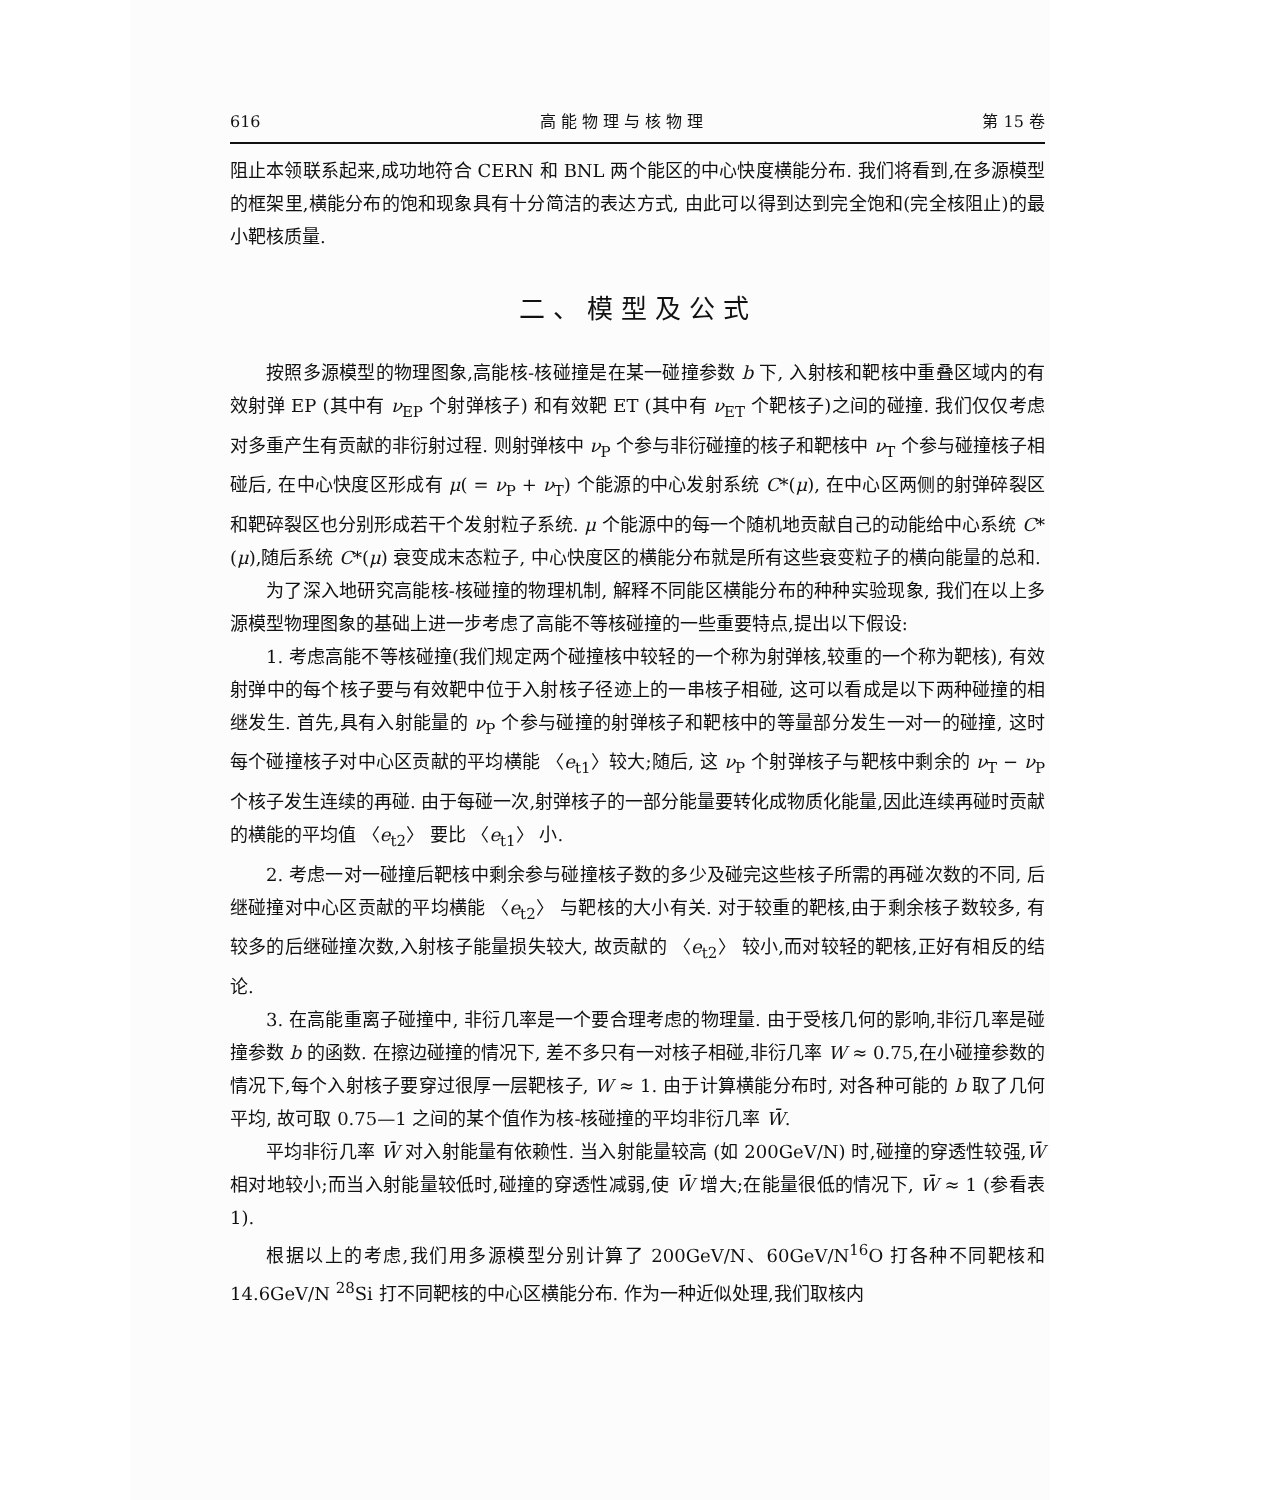616 高 能 物 理 与 核 物 理 第 15 卷
阻止本领联系起来,成功地符合 CERN 和 BNL 两个能区的中心快度横能分布. 我们将看到,在多源模型的框架里,横能分布的饱和现象具有十分简洁的表达方式, 由此可以得到达到完全饱和(完全核阻止)的最小靶核质量.
二、模型及公式
按照多源模型的物理图象,高能核-核碰撞是在某一碰撞参数 b 下, 入射核和靶核中重叠区域内的有效射弹 EP (其中有 ν<sub>EP</sub> 个射弹核子) 和有效靶 ET (其中有 ν<sub>ET</sub> 个靶核子)之间的碰撞. 我们仅仅考虑对多重产生有贡献的非衍射过程. 则射弹核中 ν<sub>P</sub> 个参与非衍碰撞的核子和靶核中 ν<sub>T</sub> 个参与碰撞核子相碰后, 在中心快度区形成有 μ( = ν<sub>P</sub> + ν<sub>T</sub>) 个能源的中心发射系统 C*(μ), 在中心区两侧的射弹碎裂区和靶碎裂区也分别形成若干个发射粒子系统. μ 个能源中的每一个随机地贡献自己的动能给中心系统 C*(μ),随后系统 C*(μ) 衰变成末态粒子, 中心快度区的横能分布就是所有这些衰变粒子的横向能量的总和.
为了深入地研究高能核-核碰撞的物理机制, 解释不同能区横能分布的种种实验现象, 我们在以上多源模型物理图象的基础上进一步考虑了高能不等核碰撞的一些重要特点,提出以下假设:
1. 考虑高能不等核碰撞(我们规定两个碰撞核中较轻的一个称为射弹核,较重的一个称为靶核), 有效射弹中的每个核子要与有效靶中位于入射核子径迹上的一串核子相碰, 这可以看成是以下两种碰撞的相继发生. 首先,具有入射能量的 ν<sub>P</sub> 个参与碰撞的射弹核子和靶核中的等量部分发生一对一的碰撞, 这时每个碰撞核子对中心区贡献的平均横能 〈e<sub>t1</sub>〉较大;随后, 这 ν<sub>P</sub> 个射弹核子与靶核中剩余的 ν<sub>T</sub> − ν<sub>P</sub> 个核子发生连续的再碰. 由于每碰一次,射弹核子的一部分能量要转化成物质化能量,因此连续再碰时贡献的横能的平均值 〈e<sub>t2</sub>〉 要比 〈e<sub>t1</sub>〉 小.
2. 考虑一对一碰撞后靶核中剩余参与碰撞核子数的多少及碰完这些核子所需的再碰次数的不同, 后继碰撞对中心区贡献的平均横能 〈e<sub>t2</sub>〉 与靶核的大小有关. 对于较重的靶核,由于剩余核子数较多, 有较多的后继碰撞次数,入射核子能量损失较大, 故贡献的 〈e<sub>t2</sub>〉 较小,而对较轻的靶核,正好有相反的结论.
3. 在高能重离子碰撞中, 非衍几率是一个要合理考虑的物理量. 由于受核几何的影响,非衍几率是碰撞参数 b 的函数. 在擦边碰撞的情况下, 差不多只有一对核子相碰,非衍几率 W ≈ 0.75,在小碰撞参数的情况下,每个入射核子要穿过很厚一层靶核子, W ≈ 1. 由于计算横能分布时, 对各种可能的 b 取了几何平均, 故可取 0.75—1 之间的某个值作为核-核碰撞的平均非衍几率 W̄.
平均非衍几率 W̄ 对入射能量有依赖性. 当入射能量较高 (如 200GeV/N) 时,碰撞的穿透性较强,W̄ 相对地较小;而当入射能量较低时,碰撞的穿透性减弱,使 W̄ 增大;在能量很低的情况下, W̄ ≈ 1 (参看表 1).
根据以上的考虑,我们用多源模型分别计算了 200GeV/N、60GeV/N<sup>16</sup>O 打各种不同靶核和 14.6GeV/N <sup>28</sup>Si 打不同靶核的中心区横能分布. 作为一种近似处理,我们取核内